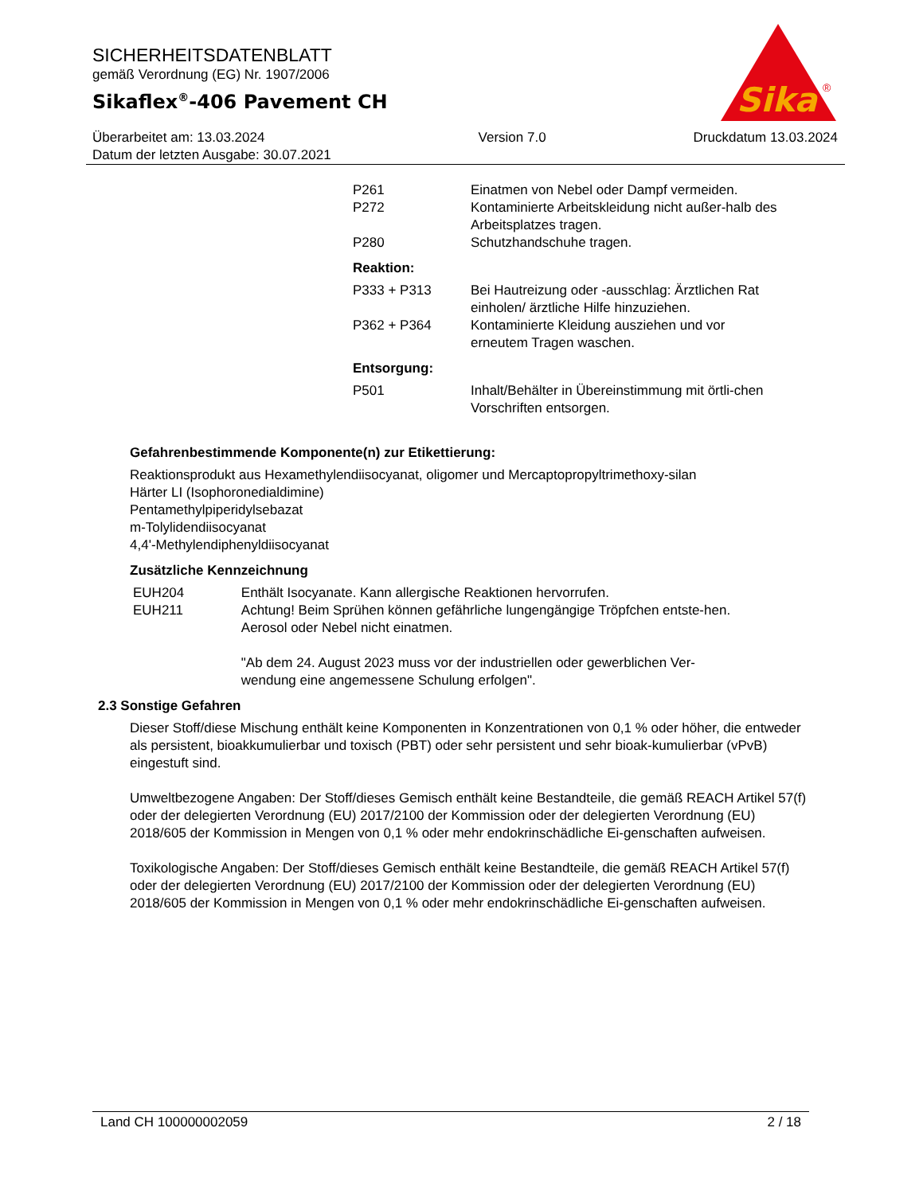SICHERHEITSDATENBLATT
gemäß Verordnung (EG) Nr. 1907/2006
Sikaflex<sup>®</sup>-406 Pavement CH
Sika
®
Überarbeitet am: 13.03.2024
Datum der letzten Ausgabe: 30.07.2021
Version 7.0 Druckdatum 13.03.2024
| P261 | Einatmen von Nebel oder Dampf vermeiden. |
| P272 | Kontaminierte Arbeitskleidung nicht außer-halb des Arbeitsplatzes tragen. |
| P280 | Schutzhandschuhe tragen. |
| Reaktion: | |
| P333 + P313 | Bei Hautreizung oder -ausschlag: Ärztlichen Rat einholen/ ärztliche Hilfe hinzuziehen. |
| P362 + P364 | Kontaminierte Kleidung ausziehen und vor erneutem Tragen waschen. |
| Entsorgung: | |
| P501 | Inhalt/Behälter in Übereinstimmung mit örtli-chen Vorschriften entsorgen. |
Gefahrenbestimmende Komponente(n) zur Etikettierung:
Reaktionsprodukt aus Hexamethylendiisocyanat, oligomer und Mercaptopropyltrimethoxy-silan
Härter LI (Isophoronedialdimine)
Pentamethylpiperidylsebazat
m-Tolylidendiisocyanat
4,4'-Methylendiphenyldiisocyanat
Zusätzliche Kennzeichnung
| EUH204 | Enthält Isocyanate. Kann allergische Reaktionen hervorrufen. |
| EUH211 | Achtung! Beim Sprühen können gefährliche lungengängige Tröpfchen entste-hen. Aerosol oder Nebel nicht einatmen. "Ab dem 24. August 2023 muss vor der industriellen oder gewerblichen Ver-wendung eine angemessene Schulung erfolgen". |
2.3 Sonstige Gefahren
Dieser Stoff/diese Mischung enthält keine Komponenten in Konzentrationen von 0,1 % oder höher, die entweder als persistent, bioakkumulierbar und toxisch (PBT) oder sehr persistent und sehr bioak-kumulierbar (vPvB) eingestuft sind.
Umweltbezogene Angaben: Der Stoff/dieses Gemisch enthält keine Bestandteile, die gemäß REACH Artikel 57(f) oder der delegierten Verordnung (EU) 2017/2100 der Kommission oder der delegierten Verordnung (EU) 2018/605 der Kommission in Mengen von 0,1 % oder mehr endokrinschädliche Ei-genschaften aufweisen.
Toxikologische Angaben: Der Stoff/dieses Gemisch enthält keine Bestandteile, die gemäß REACH Artikel 57(f) oder der delegierten Verordnung (EU) 2017/2100 der Kommission oder der delegierten Verordnung (EU) 2018/605 der Kommission in Mengen von 0,1 % oder mehr endokrinschädliche Ei-genschaften aufweisen.
Land CH 100000002059 2 / 18